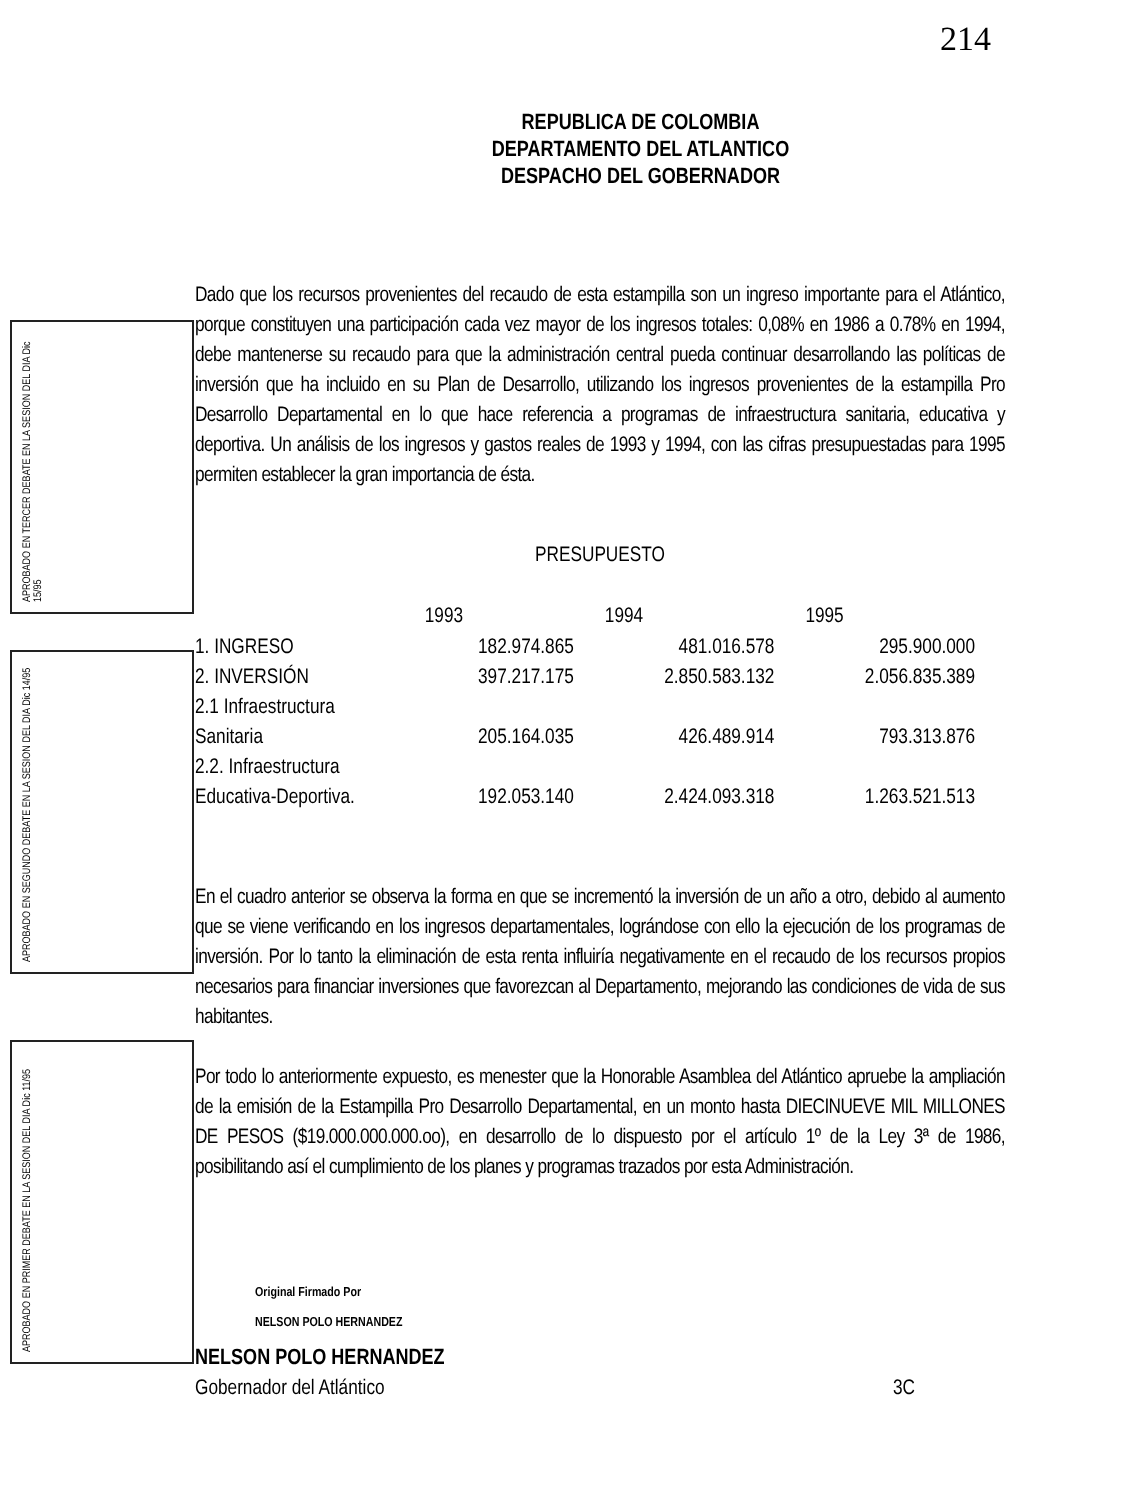214
REPUBLICA DE COLOMBIA
DEPARTAMENTO DEL ATLANTICO
DESPACHO DEL GOBERNADOR
Dado que los recursos provenientes del recaudo de esta estampilla son un ingreso importante para el Atlántico, porque constituyen una participación cada vez mayor de los ingresos totales: 0,08% en 1986 a 0.78% en 1994, debe mantenerse su recaudo para que la administración central pueda continuar desarrollando las políticas de inversión que ha incluido en su Plan de Desarrollo, utilizando los ingresos provenientes de la estampilla Pro Desarrollo Departamental en lo que hace referencia a programas de infraestructura sanitaria, educativa y deportiva. Un análisis de los ingresos y gastos reales de 1993 y 1994, con las cifras presupuestadas para 1995 permiten establecer la gran importancia de ésta.
PRESUPUESTO
| | 1993 | 1994 | 1995 |
| --- | --- | --- | --- |
| 1. INGRESO | 182.974.865 | 481.016.578 | 295.900.000 |
| 2. INVERSIÓN | 397.217.175 | 2.850.583.132 | 2.056.835.389 |
| 2.1 Infraestructura | | | |
| Sanitaria | 205.164.035 | 426.489.914 | 793.313.876 |
| 2.2. Infraestructura | | | |
| Educativa-Deportiva. | 192.053.140 | 2.424.093.318 | 1.263.521.513 |
En el cuadro anterior se observa la forma en que se incrementó la inversión de un año a otro, debido al aumento que se viene verificando en los ingresos departamentales, lográndose con ello la ejecución de los programas de inversión. Por lo tanto la eliminación de esta renta influiría negativamente en el recaudo de los recursos propios necesarios para financiar inversiones que favorezcan al Departamento, mejorando las condiciones de vida de sus habitantes.
Por todo lo anteriormente expuesto, es menester que la Honorable Asamblea del Atlántico apruebe la ampliación de la emisión de la Estampilla Pro Desarrollo Departamental, en un monto hasta DIECINUEVE MIL MILLONES DE PESOS ($19.000.000.000.oo), en desarrollo de lo dispuesto por el artículo 1º de la Ley 3ª de 1986, posibilitando así el cumplimiento de los planes y programas trazados por esta Administración.
Original Firmado Por
NELSON POLO HERNANDEZ
NELSON POLO HERNANDEZ
Gobernador del Atlántico 3C
APROBADO EN TERCER DEBATE EN LA SESION DEL DIA Dic 15/95
APROBADO EN SEGUNDO DEBATE EN LA SESION DEL DIA Dic 14/95
APROBADO EN PRIMER DEBATE EN LA SESION DEL DIA Dic 11/95